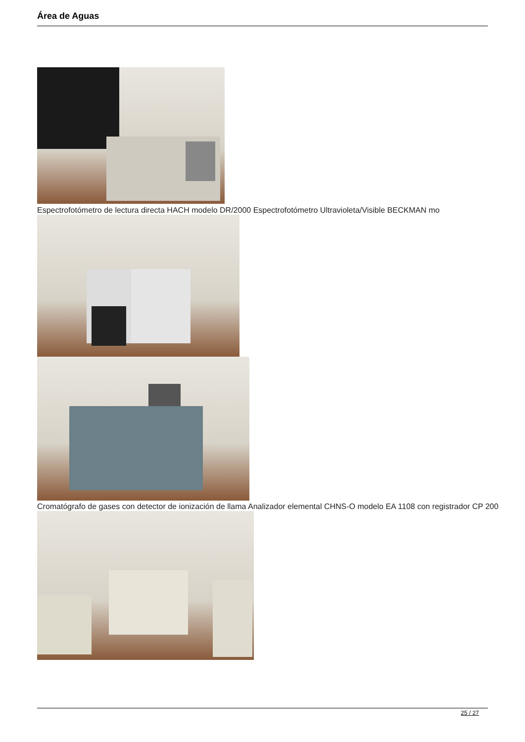Área de Aguas
Espectrofotómetro de lectura directa HACH modelo DR/2000 Espectrofotómetro Ultravioleta/Visible BECKMAN mo
Cromatógrafo de gases con detector de ionización de llama Analizador elemental CHNS-O modelo EA 1108 con registrador CP 200
25 / 27